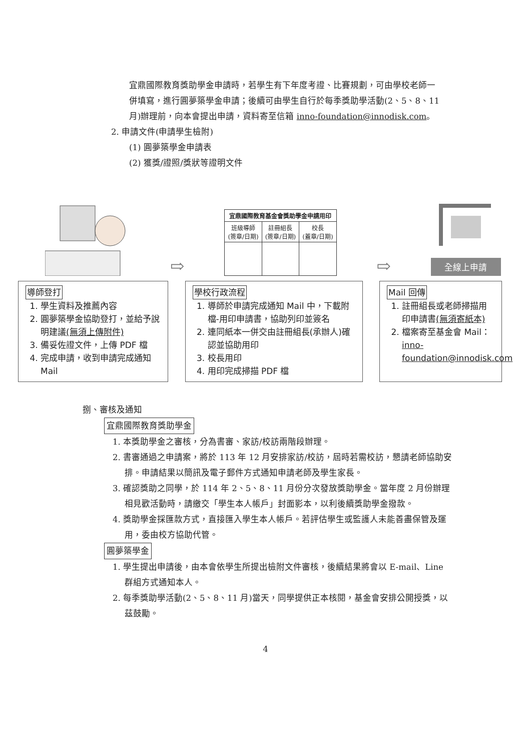宜鼎國際教育獎助學金申請時，若學生有下年度考證、比賽規劃，可由學校老師一併填寫，進行圓夢築學金申請；後續可由學生自行於每季獎助學活動(2、5、8、11 月)辦理前，向本會提出申請，資料寄至信箱 inno-foundation@innodisk.com。
2. 申請文件(申請學生檢附)
(1) 圓夢築學金申請表
(2) 獲獎/證照/獎狀等證明文件
⇨
| 宜鼎國際教育基金會獎助學金申請用印 | | |
| 班級導師 (簽章/日期) | 註冊組長 (簽章/日期) | 校長 (蓋章/日期) |
⇨
全線上申請
導師登打
1. 學生資料及推薦內容
2. 圓夢築學金協助登打，並給予說明建議(無須上傳附件)
3. 備妥佐證文件，上傳 PDF 檔
4. 完成申請，收到申請完成通知 Mail
學校行政流程
1. 導師於申請完成通知 Mail 中，下載附檔-用印申請書，協助列印並簽名
2. 連同紙本一併交由註冊組長(承辦人)確認並協助用印
3. 校長用印
4. 用印完成掃描 PDF 檔
Mail 回傳
1. 註冊組長或老師掃描用印申請書(無須寄紙本)
2. 檔案寄至基金會 Mail：inno-foundation@innodisk.com
捌、審核及通知
宜鼎國際教育獎助學金
1. 本獎助學金之審核，分為書審、家訪/校訪兩階段辦理。
2. 書審通過之申請案，將於 113 年 12 月安排家訪/校訪，屆時若需校訪，懇請老師協助安排。申請結果以簡訊及電子郵件方式通知申請老師及學生家長。
3. 確認獎助之同學，於 114 年 2、5、8、11 月份分次發放獎助學金。當年度 2 月份辦理相見歡活動時，請繳交「學生本人帳戶」封面影本，以利後續獎助學金撥款。
4. 獎助學金採匯款方式，直接匯入學生本人帳戶。若評估學生或監護人未能善盡保管及運用，委由校方協助代管。
圓夢築學金
1. 學生提出申請後，由本會依學生所提出檢附文件審核，後續結果將會以 E-mail、Line 群組方式通知本人。
2. 每季獎助學活動(2、5、8、11 月)當天，同學提供正本核閱，基金會安排公開授獎，以茲鼓勵。
4